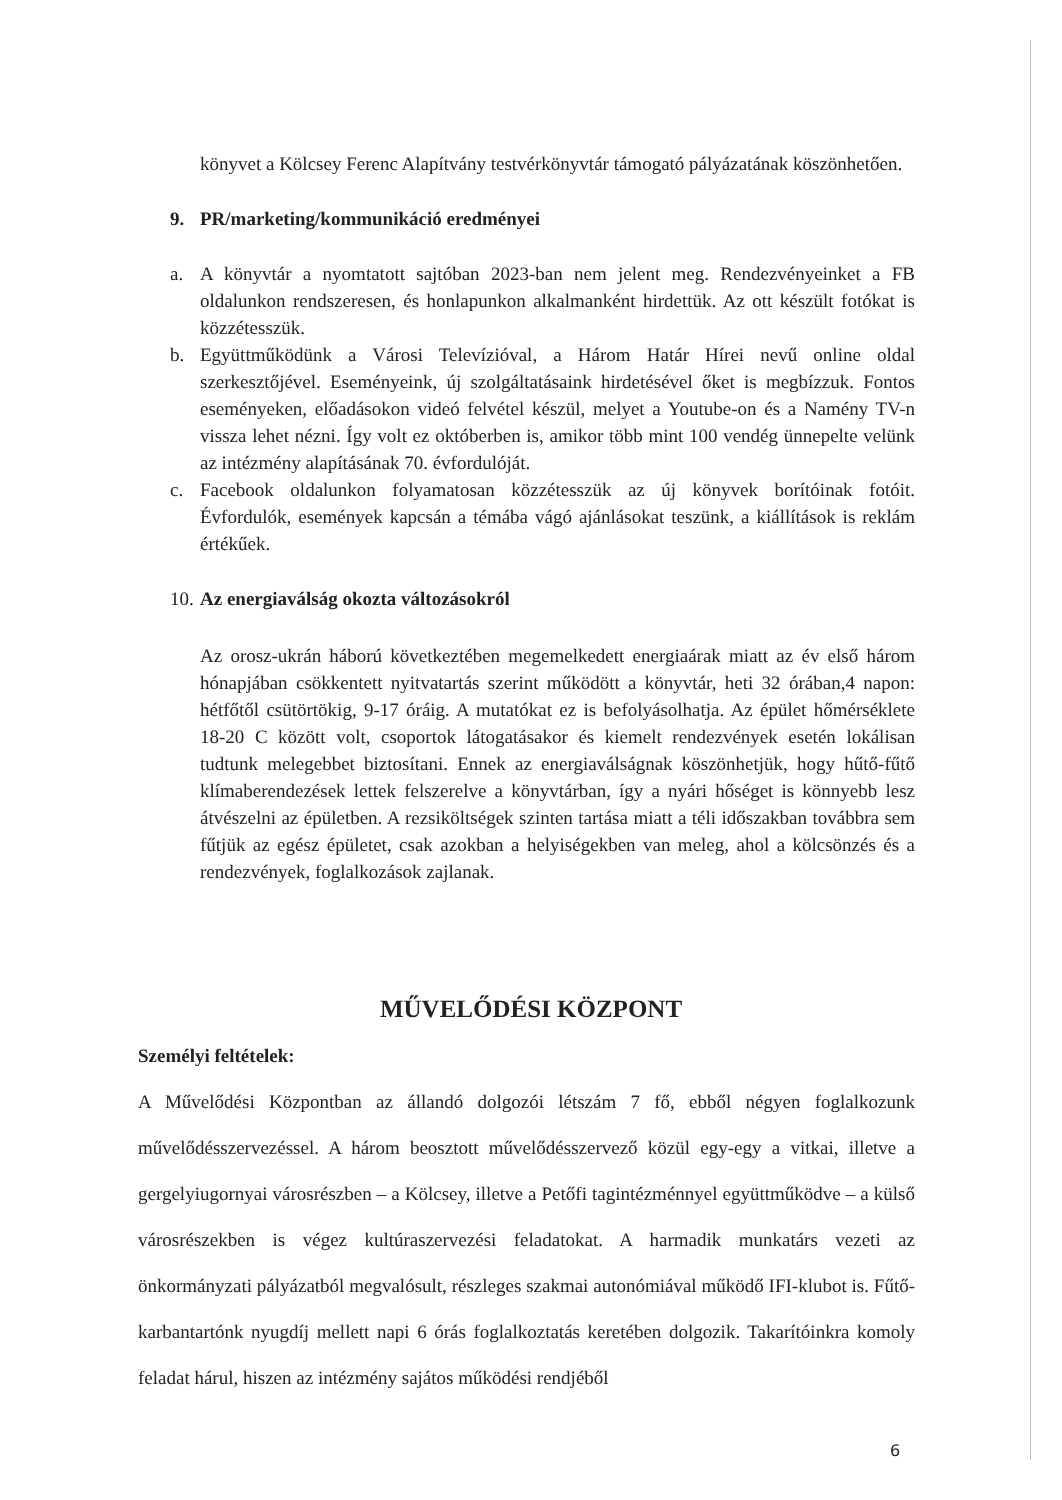könyvet a Kölcsey Ferenc Alapítvány testvérkönyvtár támogató pályázatának köszönhetően.
9. PR/marketing/kommunikáció eredményei
a. A könyvtár a nyomtatott sajtóban 2023-ban nem jelent meg. Rendezvényeinket a FB oldalunkon rendszeresen, és honlapunkon alkalmanként hirdettük. Az ott készült fotókat is közzétesszük.
b. Együttműködünk a Városi Televízióval, a Három Határ Hírei nevű online oldal szerkesztőjével. Eseményeink, új szolgáltatásaink hirdetésével őket is megbízzuk. Fontos eseményeken, előadásokon videó felvétel készül, melyet a Youtube-on és a Namény TV-n vissza lehet nézni. Így volt ez októberben is, amikor több mint 100 vendég ünnepelte velünk az intézmény alapításának 70. évfordulóját.
c. Facebook oldalunkon folyamatosan közzétesszük az új könyvek borítóinak fotóit. Évfordulók, események kapcsán a témába vágó ajánlásokat teszünk, a kiállítások is reklám értékűek.
10. Az energiaválság okozta változásokról
Az orosz-ukrán háború következtében megemelkedett energiaárak miatt az év első három hónapjában csökkentett nyitvatartás szerint működött a könyvtár, heti 32 órában,4 napon: hétfőtől csütörtökig, 9-17 óráig. A mutatókat ez is befolyásolhatja. Az épület hőmérséklete 18-20 C között volt, csoportok látogatásakor és kiemelt rendezvények esetén lokálisan tudtunk melegebbet biztosítani. Ennek az energiaválságnak köszönhetjük, hogy hűtő-fűtő klímaberendezések lettek felszerelve a könyvtárban, így a nyári hőséget is könnyebb lesz átvészelni az épületben. A rezsiköltségek szinten tartása miatt a téli időszakban továbbra sem fűtjük az egész épületet, csak azokban a helyiségekben van meleg, ahol a kölcsönzés és a rendezvények, foglalkozások zajlanak.
MŰVELŐDÉSI KÖZPONT
Személyi feltételek:
A Művelődési Központban az állandó dolgozói létszám 7 fő, ebből négyen foglalkozunk művelődésszervezéssel. A három beosztott művelődésszervező közül egy-egy a vitkai, illetve a gergelyiugornyai városrészben – a Kölcsey, illetve a Petőfi tagintézménnyel együttműködve – a külső városrészekben is végez kultúraszervezési feladatokat. A harmadik munkatárs vezeti az önkormányzati pályázatból megvalósult, részleges szakmai autonómiával működő IFI-klubot is. Fűtő-karbantartónk nyugdíj mellett napi 6 órás foglalkoztatás keretében dolgozik. Takarítóinkra komoly feladat hárul, hiszen az intézmény sajátos működési rendjéből
6